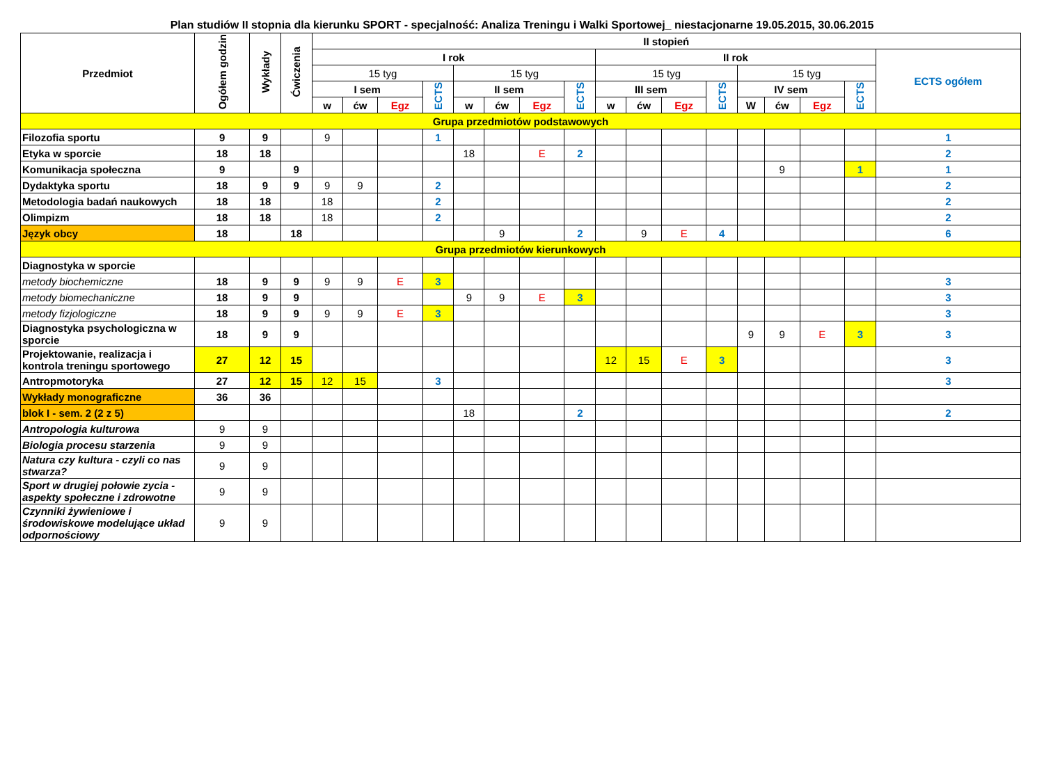Plan studiów II stopnia dla kierunku SPORT - specjalność: Analiza Treningu i Walki Sportowej_ niestacjonarne 19.05.2015, 30.06.2015
| Przedmiot | Ogółem godzin | Wykłady | Ćwiczenia | II stopień | | | | | | | | | | | | | | | | |
| --- | --- | --- | --- | --- | --- | --- | --- | --- | --- | --- | --- | --- | --- | --- | --- | --- | --- | --- | --- | --- |
| | | | | I rok | | | | | | | | II rok | | | | | | | | ECTS ogółem |
| | | | | 15 tyg | | | | 15 tyg | | | | 15 tyg | | | | 15 tyg | | | | |
| | | | | I sem | | | ECTS | II sem | | | ECTS | III sem | | | ECTS | IV sem | | | ECTS | |
| | | | | w | ćw | Egz | | w | ćw | Egz | | w | ćw | Egz | | W | ćw | Egz | | |
| Grupa przedmiotów podstawowych | | | | | | | | | | | | | | | | | | | | |
| Filozofia sportu | 9 | 9 | | 9 | | | 1 | | | | | | | | | | | | | 1 |
| Etyka w sporcie | 18 | 18 | | | | | | 18 | | E | 2 | | | | | | | | | 2 |
| Komunikacja społeczna | 9 | | 9 | | | | | | | | | | | | | | 9 | | 1 | 1 |
| Dydaktyka sportu | 18 | 9 | 9 | 9 | 9 | | 2 | | | | | | | | | | | | | 2 |
| Metodologia badań naukowych | 18 | 18 | | 18 | | | 2 | | | | | | | | | | | | | 2 |
| Olimpizm | 18 | 18 | | 18 | | | 2 | | | | | | | | | | | | | 2 |
| Język obcy | 18 | | 18 | | | | | | 9 | | 2 | | 9 | E | 4 | | | | | 6 |
| Grupa przedmiotów kierunkowych | | | | | | | | | | | | | | | | | | | | |
| Diagnostyka w sporcie | | | | | | | | | | | | | | | | | | | | |
| metody biochemiczne | 18 | 9 | 9 | 9 | 9 | E | 3 | | | | | | | | | | | | | 3 |
| metody biomechaniczne | 18 | 9 | 9 | | | | | 9 | 9 | E | 3 | | | | | | | | | 3 |
| metody fizjologiczne | 18 | 9 | 9 | 9 | 9 | E | 3 | | | | | | | | | | | | | 3 |
| Diagnostyka psychologiczna w sporcie | 18 | 9 | 9 | | | | | | | | | | | | | 9 | 9 | E | 3 | 3 |
| Projektowanie, realizacja i kontrola treningu sportowego | 27 | 12 | 15 | | | | | | | | | 12 | 15 | E | 3 | | | | | 3 |
| Antropmotoryka | 27 | 12 | 15 | 12 | 15 | | 3 | | | | | | | | | | | | | 3 |
| Wykłady monograficzne | 36 | 36 | | | | | | | | | | | | | | | | | | |
| blok I - sem. 2 (2 z 5) | | | | | | | | 18 | | | 2 | | | | | | | | | 2 |
| Antropologia kulturowa | 9 | 9 | | | | | | | | | | | | | | | | | | |
| Biologia procesu starzenia | 9 | 9 | | | | | | | | | | | | | | | | | | |
| Natura czy kultura - czyli co nas stwarza? | 9 | 9 | | | | | | | | | | | | | | | | | | |
| Sport w drugiej połowie zycia - aspekty społeczne i zdrowotne | 9 | 9 | | | | | | | | | | | | | | | | | | |
| Czynniki żywieniowe i środowiskowe modelujące układ odpornościowy | 9 | 9 | | | | | | | | | | | | | | | | | | |